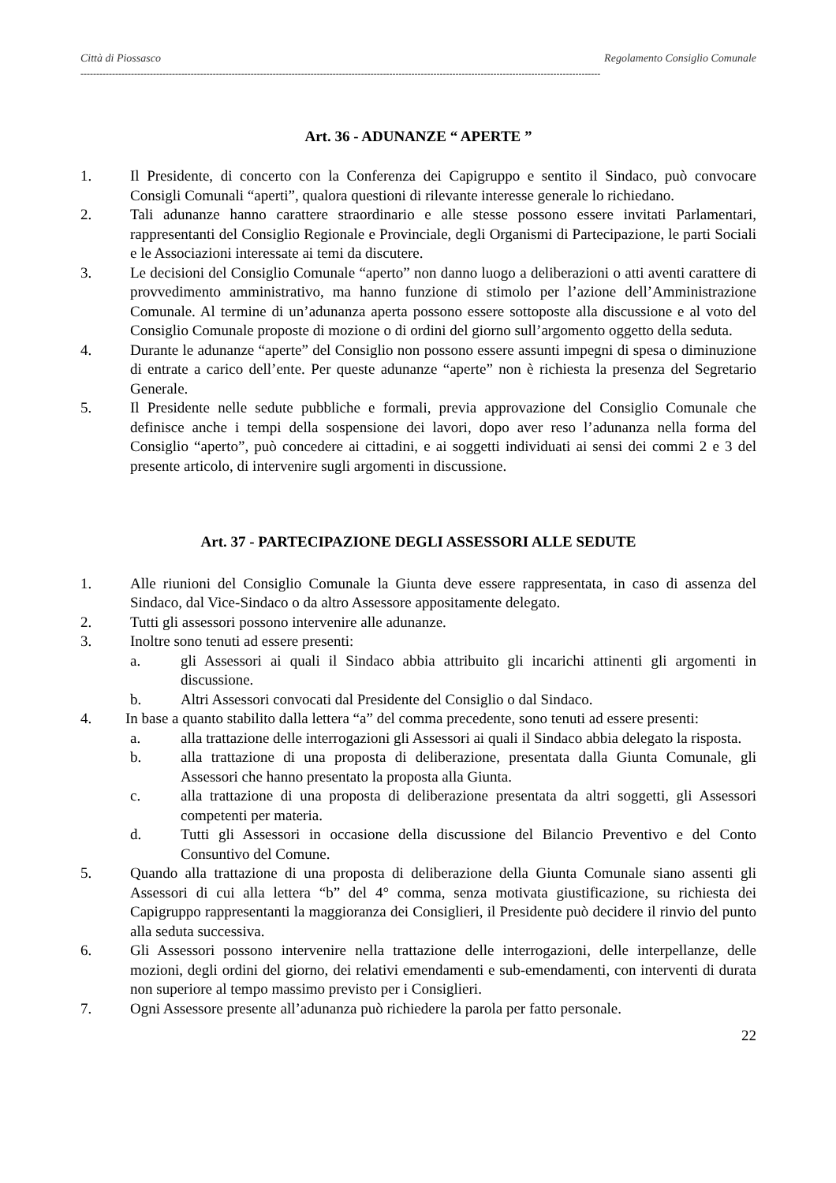Città di Piossasco Regolamento Consiglio Comunale
---------------------------------------------------------------------------------------------------------------------------------------------------------------------
Art. 36 - ADUNANZE “ APERTE ”
1. Il Presidente, di concerto con la Conferenza dei Capigruppo e sentito il Sindaco, può convocare Consigli Comunali “aperti”, qualora questioni di rilevante interesse generale lo richiedano.
2. Tali adunanze hanno carattere straordinario e alle stesse possono essere invitati Parlamentari, rappresentanti del Consiglio Regionale e Provinciale, degli Organismi di Partecipazione, le parti Sociali e le Associazioni interessate ai temi da discutere.
3. Le decisioni del Consiglio Comunale “aperto” non danno luogo a deliberazioni o atti aventi carattere di provvedimento amministrativo, ma hanno funzione di stimolo per l’azione dell’Amministrazione Comunale. Al termine di un’adunanza aperta possono essere sottoposte alla discussione e al voto del Consiglio Comunale proposte di mozione o di ordini del giorno sull’argomento oggetto della seduta.
4. Durante le adunanze “aperte” del Consiglio non possono essere assunti impegni di spesa o diminuzione di entrate a carico dell’ente. Per queste adunanze “aperte” non è richiesta la presenza del Segretario Generale.
5. Il Presidente nelle sedute pubbliche e formali, previa approvazione del Consiglio Comunale che definisce anche i tempi della sospensione dei lavori, dopo aver reso l’adunanza nella forma del Consiglio “aperto”, può concedere ai cittadini, e ai soggetti individuati ai sensi dei commi 2 e 3 del presente articolo, di intervenire sugli argomenti in discussione.
Art. 37 - PARTECIPAZIONE DEGLI ASSESSORI ALLE SEDUTE
1. Alle riunioni del Consiglio Comunale la Giunta deve essere rappresentata, in caso di assenza del Sindaco, dal Vice-Sindaco o da altro Assessore appositamente delegato.
2. Tutti gli assessori possono intervenire alle adunanze.
3. Inoltre sono tenuti ad essere presenti:
a. gli Assessori ai quali il Sindaco abbia attribuito gli incarichi attinenti gli argomenti in discussione.
b. Altri Assessori convocati dal Presidente del Consiglio o dal Sindaco.
4. In base a quanto stabilito dalla lettera “a” del comma precedente, sono tenuti ad essere presenti:
a. alla trattazione delle interrogazioni gli Assessori ai quali il Sindaco abbia delegato la risposta.
b. alla trattazione di una proposta di deliberazione, presentata dalla Giunta Comunale, gli Assessori che hanno presentato la proposta alla Giunta.
c. alla trattazione di una proposta di deliberazione presentata da altri soggetti, gli Assessori competenti per materia.
d. Tutti gli Assessori in occasione della discussione del Bilancio Preventivo e del Conto Consuntivo del Comune.
5. Quando alla trattazione di una proposta di deliberazione della Giunta Comunale siano assenti gli Assessori di cui alla lettera “b” del 4° comma, senza motivata giustificazione, su richiesta dei Capigruppo rappresentanti la maggioranza dei Consiglieri, il Presidente può decidere il rinvio del punto alla seduta successiva.
6. Gli Assessori possono intervenire nella trattazione delle interrogazioni, delle interpellanze, delle mozioni, degli ordini del giorno, dei relativi emendamenti e sub-emendamenti, con interventi di durata non superiore al tempo massimo previsto per i Consiglieri.
7. Ogni Assessore presente all’adunanza può richiedere la parola per fatto personale.
22